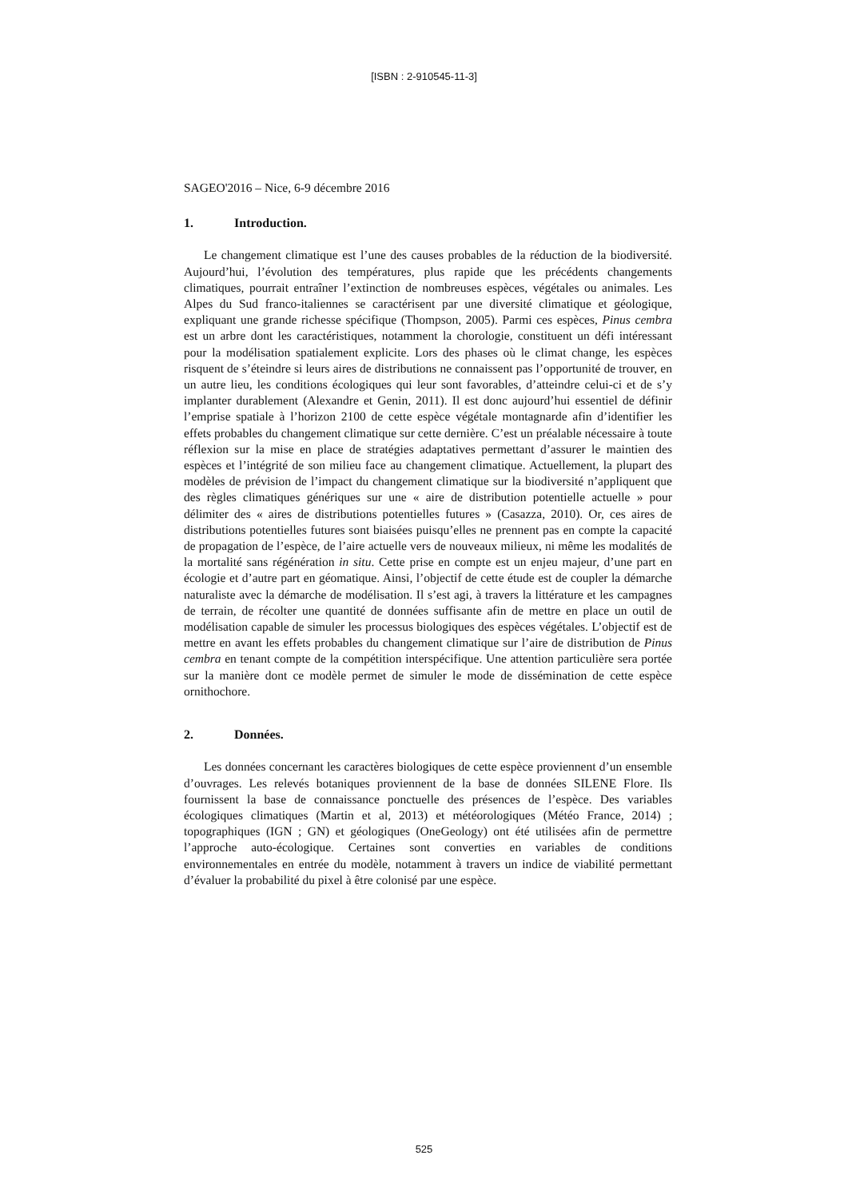[ISBN : 2-910545-11-3]
SAGEO'2016 – Nice, 6-9 décembre 2016
1. Introduction.
Le changement climatique est l’une des causes probables de la réduction de la biodiversité. Aujourd’hui, l’évolution des températures, plus rapide que les précédents changements climatiques, pourrait entraîner l’extinction de nombreuses espèces, végétales ou animales. Les Alpes du Sud franco-italiennes se caractérisent par une diversité climatique et géologique, expliquant une grande richesse spécifique (Thompson, 2005). Parmi ces espèces, Pinus cembra est un arbre dont les caractéristiques, notamment la chorologie, constituent un défi intéressant pour la modélisation spatialement explicite. Lors des phases où le climat change, les espèces risquent de s’éteindre si leurs aires de distributions ne connaissent pas l’opportunité de trouver, en un autre lieu, les conditions écologiques qui leur sont favorables, d’atteindre celui-ci et de s’y implanter durablement (Alexandre et Genin, 2011). Il est donc aujourd’hui essentiel de définir l’emprise spatiale à l’horizon 2100 de cette espèce végétale montagnarde afin d’identifier les effets probables du changement climatique sur cette dernière. C’est un préalable nécessaire à toute réflexion sur la mise en place de stratégies adaptatives permettant d’assurer le maintien des espèces et l’intégrité de son milieu face au changement climatique. Actuellement, la plupart des modèles de prévision de l’impact du changement climatique sur la biodiversité n’appliquent que des règles climatiques génériques sur une « aire de distribution potentielle actuelle » pour délimiter des « aires de distributions potentielles futures » (Casazza, 2010). Or, ces aires de distributions potentielles futures sont biaisées puisqu’elles ne prennent pas en compte la capacité de propagation de l’espèce, de l’aire actuelle vers de nouveaux milieux, ni même les modalités de la mortalité sans régénération in situ. Cette prise en compte est un enjeu majeur, d’une part en écologie et d’autre part en géomatique. Ainsi, l’objectif de cette étude est de coupler la démarche naturaliste avec la démarche de modélisation. Il s’est agi, à travers la littérature et les campagnes de terrain, de récolter une quantité de données suffisante afin de mettre en place un outil de modélisation capable de simuler les processus biologiques des espèces végétales. L’objectif est de mettre en avant les effets probables du changement climatique sur l’aire de distribution de Pinus cembra en tenant compte de la compétition interspécifique. Une attention particulière sera portée sur la manière dont ce modèle permet de simuler le mode de dissémination de cette espèce ornithochore.
2. Données.
Les données concernant les caractères biologiques de cette espèce proviennent d’un ensemble d’ouvrages. Les relevés botaniques proviennent de la base de données SILENE Flore. Ils fournissent la base de connaissance ponctuelle des présences de l’espèce. Des variables écologiques climatiques (Martin et al, 2013) et météorologiques (Météo France, 2014) ; topographiques (IGN ; GN) et géologiques (OneGeology) ont été utilisées afin de permettre l’approche auto-écologique. Certaines sont converties en variables de conditions environnementales en entrée du modèle, notamment à travers un indice de viabilité permettant d’évaluer la probabilité du pixel à être colonisé par une espèce.
525